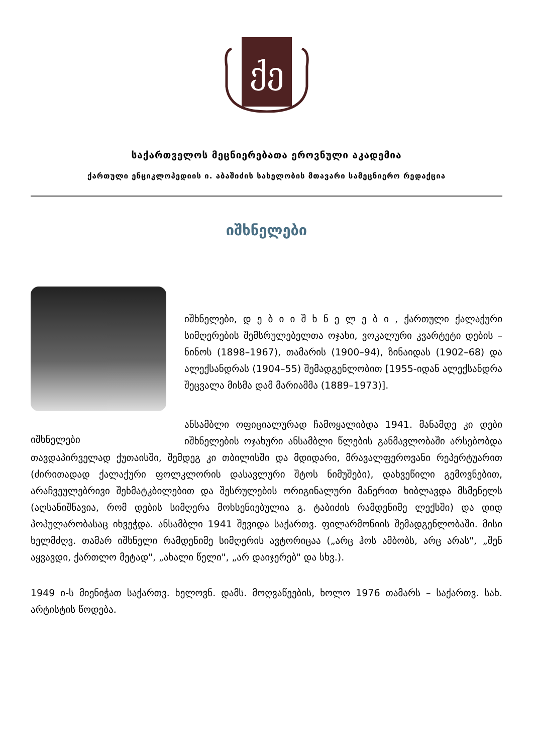ქე
საქართველოს მეცნიერებათა ეროვნული აკადემია
ქართული ენციკლოპედიის ი. აბაშიძის სახელობის მთავარი სამეცნიერო რედაქცია
იშხნელები
იშხნელები
იშხნელები, დ ე ბ ი ი შ ხ ნ ე ლ ე ბ ი , ქართული ქალაქური სიმღერების შემსრულებელთა ოჯახი, ვოკალური კვარტეტი დების – ნინოს (1898–1967), თამარის (1900–94), ზინაიდას (1902–68) და ალექსანდრას (1904–55) შემადგენლობით [1955-იდან ალექსანდრა შეცვალა მისმა დამ მარიამმა (1889–1973)].
ანსამბლი ოფიციალურად ჩამოყალიბდა 1941. მანამდე კი დები იშხნელების ოჯახური ანსამბლი წლების განმავლობაში არსებობდა თავდაპირველად ქუთაისში, შემდეგ კი თბილისში და მდიდარი, მრავალფეროვანი რეპერტუარით (ძირითადად ქალაქური ფოლკლორის დასავლური შტოს ნიმუშები), დახვეწილი გემოვნებით, არაჩვეულებრივი შეხმატკბილებით და შესრულების ორიგინალური მანერით ხიბლავდა მსმენელს (აღსანიშნავია, რომ დების სიმღერა მოხსენიებულია გ. ტაბიძის რამდენიმე ლექსში) და დიდ პოპულარობასაც იხვეჭდა. ანსამბლი 1941 შევიდა საქართვ. ფილარმონიის შემადგენლობაში. მისი ხელმძღვ. თამარ იშხნელი რამდენიმე სიმღერის ავტორიცაა („არც ჰოს ამბობს, არც არას", „შენ აყვავდი, ქართლო მეტად", „ახალი წელი", „არ დაიჯერებ" და სხვ.).
1949 ი-ს მიენიჭათ საქართვ. ხელოვნ. დამს. მოღვაწეების, ხოლო 1976 თამარს – საქართვ. სახ. არტისტის წოდება.